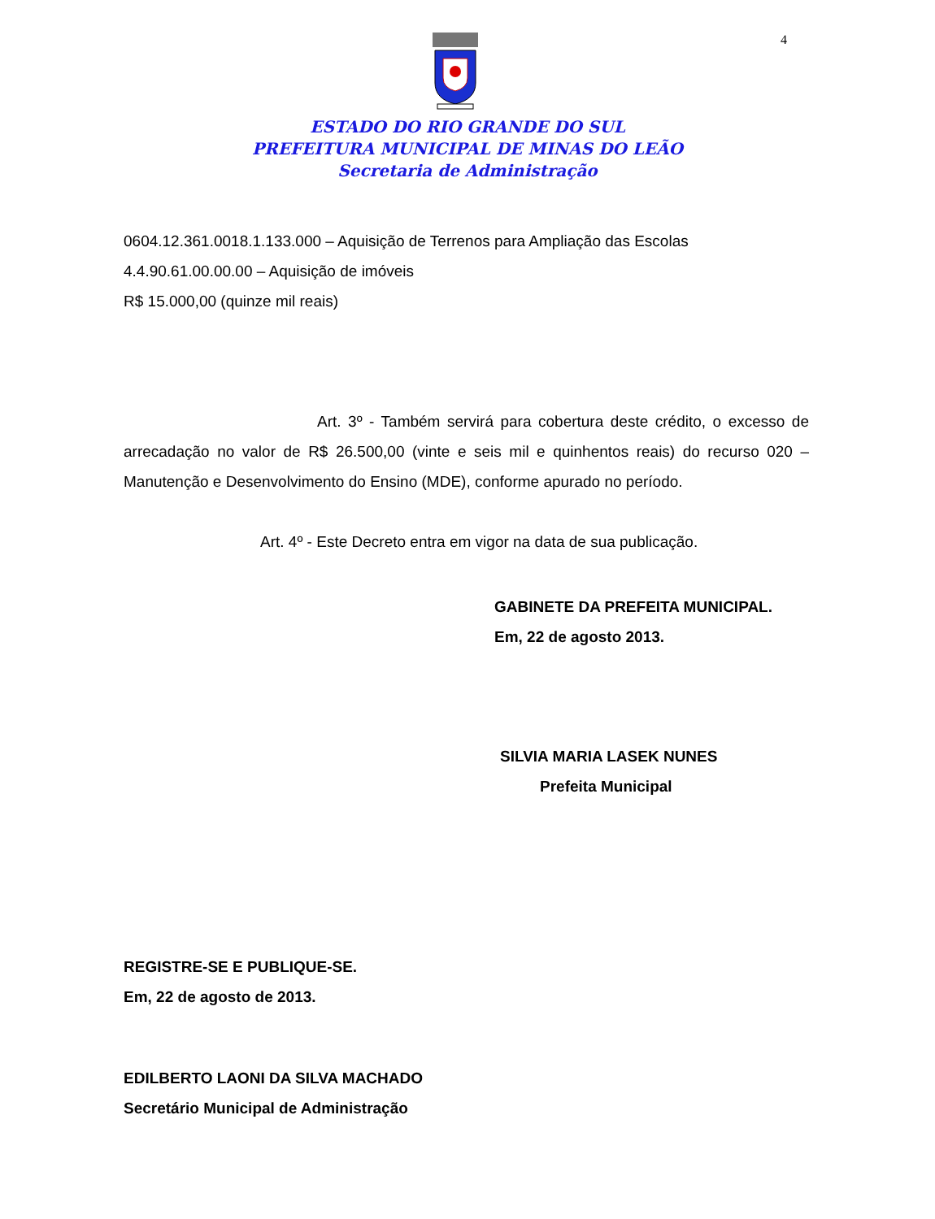4
ESTADO DO RIO GRANDE DO SUL
PREFEITURA MUNICIPAL DE MINAS DO LEÃO
Secretaria de Administração
0604.12.361.0018.1.133.000 – Aquisição de Terrenos para Ampliação das Escolas
4.4.90.61.00.00.00 – Aquisição de imóveis
R$ 15.000,00 (quinze mil reais)
Art. 3º - Também servirá para cobertura deste crédito, o excesso de arrecadação no valor de R$ 26.500,00 (vinte e seis mil e quinhentos reais) do recurso 020 – Manutenção e Desenvolvimento do Ensino (MDE), conforme apurado no período.
Art. 4º - Este Decreto entra em vigor na data de sua publicação.
GABINETE DA PREFEITA MUNICIPAL.
Em, 22 de agosto 2013.
SILVIA MARIA LASEK NUNES
Prefeita Municipal
REGISTRE-SE E PUBLIQUE-SE.
Em, 22 de agosto de 2013.
EDILBERTO LAONI DA SILVA MACHADO
Secretário Municipal de Administração